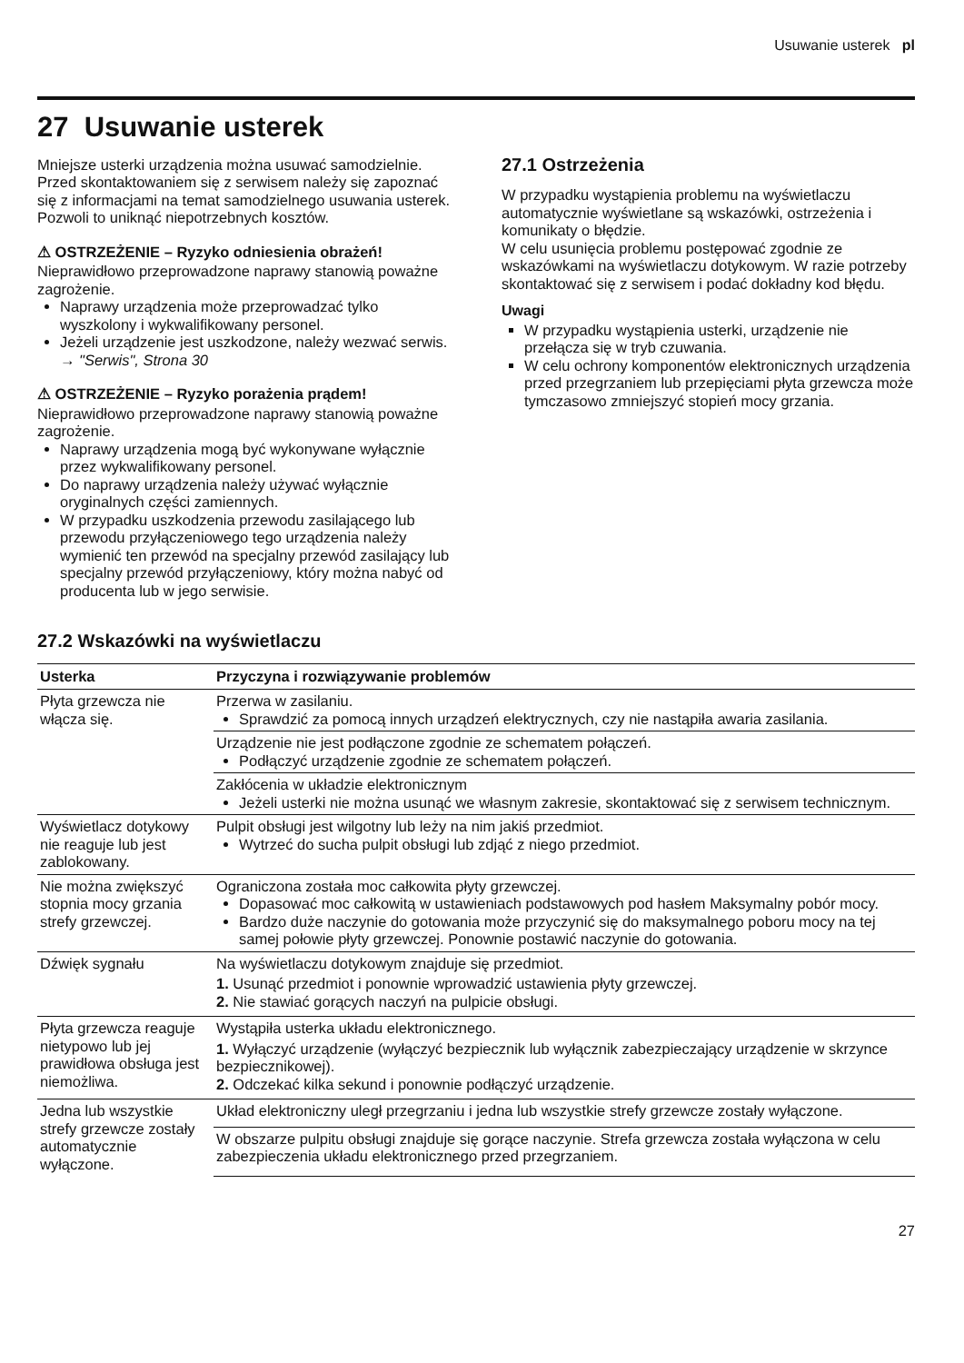Usuwanie usterek pl
27 Usuwanie usterek
Mniejsze usterki urządzenia można usuwać samodzielnie. Przed skontaktowaniem się z serwisem należy się zapoznać się z informacjami na temat samodzielnego usuwania usterek. Pozwoli to uniknąć niepotrzebnych kosztów.
⚠ OSTRZEŻENIE – Ryzyko odniesienia obrażeń!
Nieprawidłowo przeprowadzone naprawy stanowią poważne zagrożenie.
Naprawy urządzenia może przeprowadzać tylko wyszkolony i wykwalifikowany personel.
Jeżeli urządzenie jest uszkodzone, należy wezwać serwis.
→ "Serwis", Strona 30
⚠ OSTRZEŻENIE – Ryzyko porażenia prądem!
Nieprawidłowo przeprowadzone naprawy stanowią poważne zagrożenie.
Naprawy urządzenia mogą być wykonywane wyłącznie przez wykwalifikowany personel.
Do naprawy urządzenia należy używać wyłącznie oryginalnych części zamiennych.
W przypadku uszkodzenia przewodu zasilającego lub przewodu przyłączeniowego tego urządzenia należy wymienić ten przewód na specjalny przewód zasilający lub specjalny przewód przyłączeniowy, który można nabyć od producenta lub w jego serwisie.
27.1 Ostrzeżenia
W przypadku wystąpienia problemu na wyświetlaczu automatycznie wyświetlane są wskazówki, ostrzeżenia i komunikaty o błędzie.
W celu usunięcia problemu postępować zgodnie ze wskazówkami na wyświetlaczu dotykowym. W razie potrzeby skontaktować się z serwisem i podać dokładny kod błędu.
Uwagi
W przypadku wystąpienia usterki, urządzenie nie przełącza się w tryb czuwania.
W celu ochrony komponentów elektronicznych urządzenia przed przegrzaniem lub przepięciami płyta grzewcza może tymczasowo zmniejszyć stopień mocy grzania.
27.2 Wskazówki na wyświetlaczu
| Usterka | Przyczyna i rozwiązywanie problemów |
| --- | --- |
| Płyta grzewcza nie włącza się. | Przerwa w zasilaniu. Sprawdzić za pomocą innych urządzeń elektrycznych, czy nie nastąpiła awaria zasilania. |
| | Urządzenie nie jest podłączone zgodnie ze schematem połączeń. Podłączyć urządzenie zgodnie ze schematem połączeń. |
| | Zakłócenia w układzie elektronicznym Jeżeli usterki nie można usunąć we własnym zakresie, skontaktować się z serwisem technicznym. |
| Wyświetlacz dotykowy nie reaguje lub jest zablokowany. | Pulpit obsługi jest wilgotny lub leży na nim jakiś przedmiot. Wytrzeć do sucha pulpit obsługi lub zdjąć z niego przedmiot. |
| Nie można zwiększyć stopnia mocy grzania strefy grzewczej. | Ograniczona została moc całkowita płyty grzewczej. Dopasować moc całkowitą w ustawieniach podstawowych pod hasłem Maksymalny pobór mocy. Bardzo duże naczynie do gotowania może przyczynić się do maksymalnego poboru mocy na tej samej połowie płyty grzewczej. Ponownie postawić naczynie do gotowania. |
| Dźwięk sygnału | Na wyświetlaczu dotykowym znajduje się przedmiot. 1. Usunąć przedmiot i ponownie wprowadzić ustawienia płyty grzewczej. 2. Nie stawiać gorących naczyń na pulpicie obsługi. |
| Płyta grzewcza reaguje nietypowo lub jej prawidłowa obsługa jest niemożliwa. | Wystąpiła usterka układu elektronicznego. 1. Wyłączyć urządzenie (wyłączyć bezpiecznik lub wyłącznik zabezpieczający urządzenie w skrzynce bezpiecznikowej). 2. Odczekać kilka sekund i ponownie podłączyć urządzenie. |
| Jedna lub wszystkie strefy grzewcze zostały automatycznie wyłączone. | Układ elektroniczny uległ przegrzaniu i jedna lub wszystkie strefy grzewcze zostały wyłączone. |
| | W obszarze pulpitu obsługi znajduje się gorące naczynie. Strefa grzewcza została wyłączona w celu zabezpieczenia układu elektronicznego przed przegrzaniem. |
27